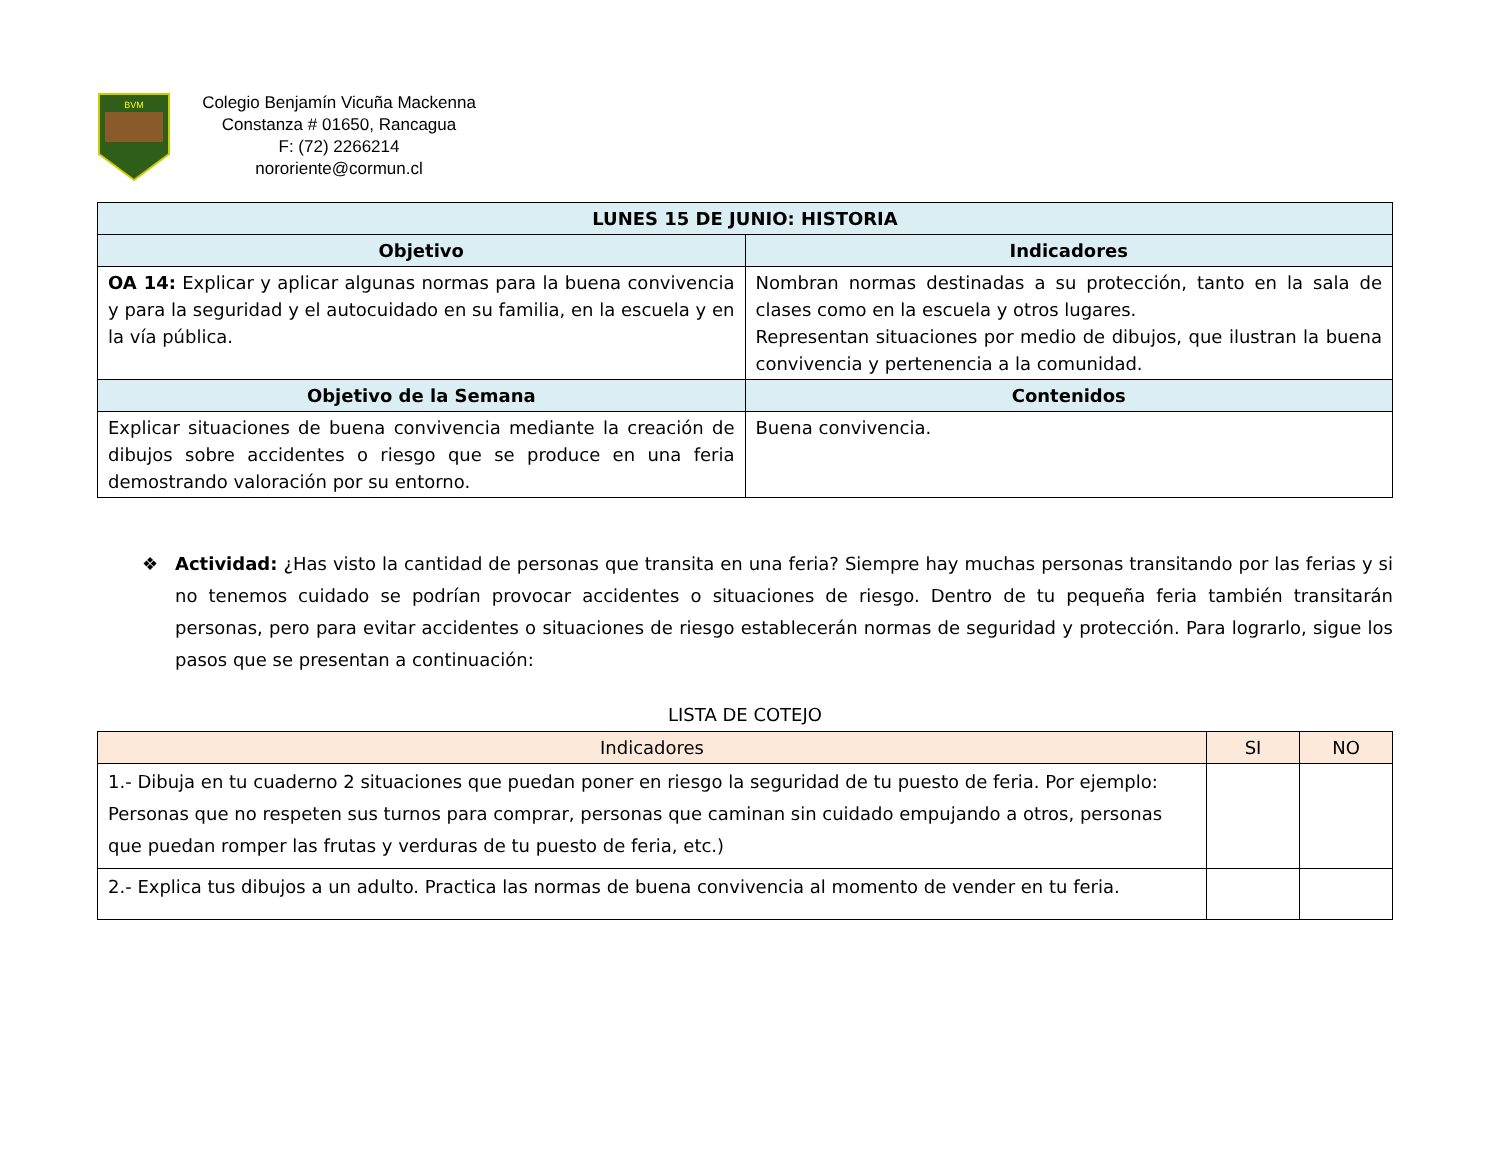BVM
Colegio Benjamín Vicuña Mackenna
Constanza # 01650, Rancagua
F: (72) 2266214
nororiente@cormun.cl
| LUNES 15 DE JUNIO: HISTORIA | |
| --- | --- |
| Objetivo | Indicadores |
| OA 14: Explicar y aplicar algunas normas para la buena convivencia y para la seguridad y el autocuidado en su familia, en la escuela y en la vía pública. | Nombran normas destinadas a su protección, tanto en la sala de clases como en la escuela y otros lugares. Representan situaciones por medio de dibujos, que ilustran la buena convivencia y pertenencia a la comunidad. |
| Objetivo de la Semana | Contenidos |
| Explicar situaciones de buena convivencia mediante la creación de dibujos sobre accidentes o riesgo que se produce en una feria demostrando valoración por su entorno. | Buena convivencia. |
❖ Actividad: ¿Has visto la cantidad de personas que transita en una feria? Siempre hay muchas personas transitando por las ferias y si no tenemos cuidado se podrían provocar accidentes o situaciones de riesgo. Dentro de tu pequeña feria también transitarán personas, pero para evitar accidentes o situaciones de riesgo establecerán normas de seguridad y protección. Para lograrlo, sigue los pasos que se presentan a continuación:
LISTA DE COTEJO
| Indicadores | SI | NO |
| --- | --- | --- |
| 1.- Dibuja en tu cuaderno 2 situaciones que puedan poner en riesgo la seguridad de tu puesto de feria. Por ejemplo: Personas que no respeten sus turnos para comprar, personas que caminan sin cuidado empujando a otros, personas que puedan romper las frutas y verduras de tu puesto de feria, etc.) | | |
| 2.- Explica tus dibujos a un adulto. Practica las normas de buena convivencia al momento de vender en tu feria. | | |